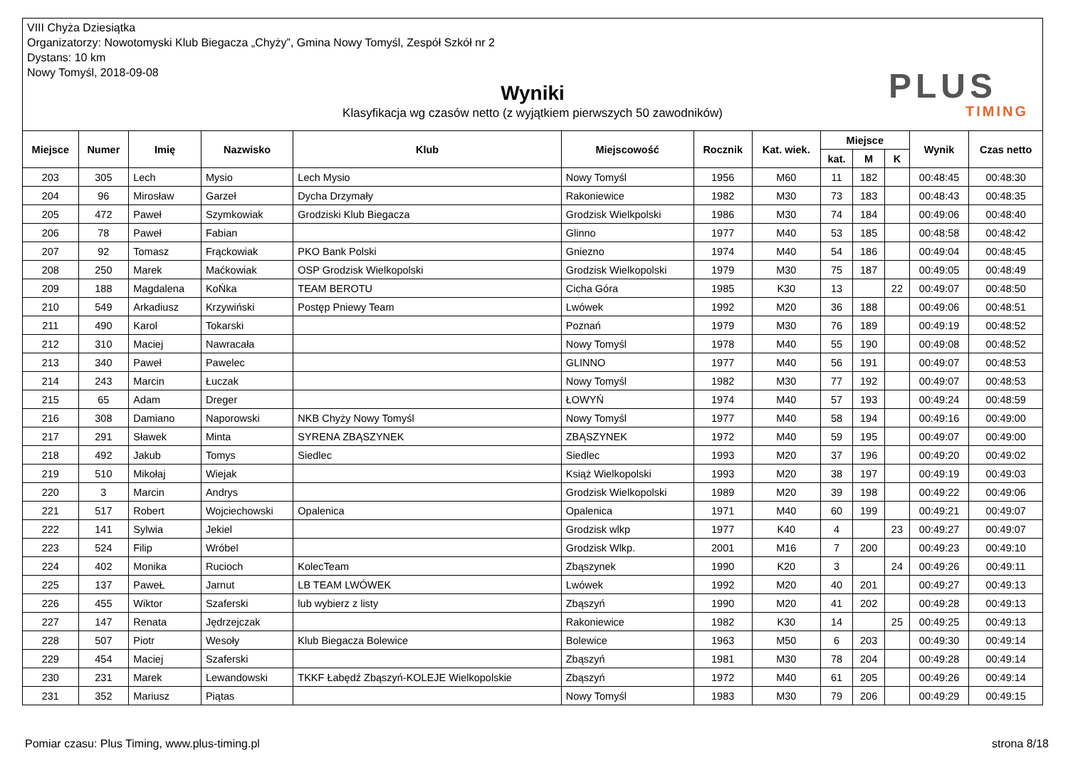VIII Chyża Dziesiątka
Organizatorzy: Nowotomyski Klub Biegacza „Chyży”, Gmina Nowy Tomyśl, Zespół Szkół nr 2
Dystans: 10 km
Nowy Tomyśl, 2018-09-08
Wyniki
Klasyfikacja wg czasów netto (z wyjątkiem pierwszych 50 zawodników)
PLUS
TIMING
| Miejsce | Numer | Imię | Nazwisko | Klub | Miejscowość | Rocznik | Kat. wiek. | Miejsce | | | Wynik | Czas netto |
| --- | --- | --- | --- | --- | --- | --- | --- | --- | --- | --- | --- | --- |
| | | | | | | | | kat. | M | K | | |
| 203 | 305 | Lech | Mysio | Lech Mysio | Nowy Tomyśl | 1956 | M60 | 11 | 182 | | 00:48:45 | 00:48:30 |
| 204 | 96 | Mirosław | Garzeł | Dycha Drzymały | Rakoniewice | 1982 | M30 | 73 | 183 | | 00:48:43 | 00:48:35 |
| 205 | 472 | Paweł | Szymkowiak | Grodziski Klub Biegacza | Grodzisk Wielkpolski | 1986 | M30 | 74 | 184 | | 00:49:06 | 00:48:40 |
| 206 | 78 | Paweł | Fabian | | Glinno | 1977 | M40 | 53 | 185 | | 00:48:58 | 00:48:42 |
| 207 | 92 | Tomasz | Frąckowiak | PKO Bank Polski | Gniezno | 1974 | M40 | 54 | 186 | | 00:49:04 | 00:48:45 |
| 208 | 250 | Marek | Maćkowiak | OSP Grodzisk Wielkopolski | Grodzisk Wielkopolski | 1979 | M30 | 75 | 187 | | 00:49:05 | 00:48:49 |
| 209 | 188 | Magdalena | KoŃka | TEAM BEROTU | Cicha Góra | 1985 | K30 | 13 | | 22 | 00:49:07 | 00:48:50 |
| 210 | 549 | Arkadiusz | Krzywiński | Postęp Pniewy Team | Lwówek | 1992 | M20 | 36 | 188 | | 00:49:06 | 00:48:51 |
| 211 | 490 | Karol | Tokarski | | Poznań | 1979 | M30 | 76 | 189 | | 00:49:19 | 00:48:52 |
| 212 | 310 | Maciej | Nawracała | | Nowy Tomyśl | 1978 | M40 | 55 | 190 | | 00:49:08 | 00:48:52 |
| 213 | 340 | Paweł | Pawelec | | GLINNO | 1977 | M40 | 56 | 191 | | 00:49:07 | 00:48:53 |
| 214 | 243 | Marcin | Łuczak | | Nowy Tomyśl | 1982 | M30 | 77 | 192 | | 00:49:07 | 00:48:53 |
| 215 | 65 | Adam | Dreger | | ŁOWYŃ | 1974 | M40 | 57 | 193 | | 00:49:24 | 00:48:59 |
| 216 | 308 | Damiano | Naporowski | NKB Chyży Nowy Tomyśl | Nowy Tomyśl | 1977 | M40 | 58 | 194 | | 00:49:16 | 00:49:00 |
| 217 | 291 | Sławek | Minta | SYRENA ZBĄSZYNEK | ZBĄSZYNEK | 1972 | M40 | 59 | 195 | | 00:49:07 | 00:49:00 |
| 218 | 492 | Jakub | Tomys | Siedlec | Siedlec | 1993 | M20 | 37 | 196 | | 00:49:20 | 00:49:02 |
| 219 | 510 | Mikołaj | Wiejak | | Książ Wielkopolski | 1993 | M20 | 38 | 197 | | 00:49:19 | 00:49:03 |
| 220 | 3 | Marcin | Andrys | | Grodzisk Wielkopolski | 1989 | M20 | 39 | 198 | | 00:49:22 | 00:49:06 |
| 221 | 517 | Robert | Wojciechowski | Opalenica | Opalenica | 1971 | M40 | 60 | 199 | | 00:49:21 | 00:49:07 |
| 222 | 141 | Sylwia | Jekiel | | Grodzisk wlkp | 1977 | K40 | 4 | | 23 | 00:49:27 | 00:49:07 |
| 223 | 524 | Filip | Wróbel | | Grodzisk Wlkp. | 2001 | M16 | 7 | 200 | | 00:49:23 | 00:49:10 |
| 224 | 402 | Monika | Rucioch | KolecTeam | Zbąszynek | 1990 | K20 | 3 | | 24 | 00:49:26 | 00:49:11 |
| 225 | 137 | PaweŁ | Jarnut | LB TEAM LWÓWEK | Lwówek | 1992 | M20 | 40 | 201 | | 00:49:27 | 00:49:13 |
| 226 | 455 | Wiktor | Szaferski | lub wybierz z listy | Zbąszyń | 1990 | M20 | 41 | 202 | | 00:49:28 | 00:49:13 |
| 227 | 147 | Renata | Jędrzejczak | | Rakoniewice | 1982 | K30 | 14 | | 25 | 00:49:25 | 00:49:13 |
| 228 | 507 | Piotr | Wesoły | Klub Biegacza Bolewice | Bolewice | 1963 | M50 | 6 | 203 | | 00:49:30 | 00:49:14 |
| 229 | 454 | Maciej | Szaferski | | Zbąszyń | 1981 | M30 | 78 | 204 | | 00:49:28 | 00:49:14 |
| 230 | 231 | Marek | Lewandowski | TKKF Łabędź Zbąszyń-KOLEJE Wielkopolskie | Zbąszyń | 1972 | M40 | 61 | 205 | | 00:49:26 | 00:49:14 |
| 231 | 352 | Mariusz | Piątas | | Nowy Tomyśl | 1983 | M30 | 79 | 206 | | 00:49:29 | 00:49:15 |
Pomiar czasu: Plus Timing, www.plus-timing.pl strona 8/18